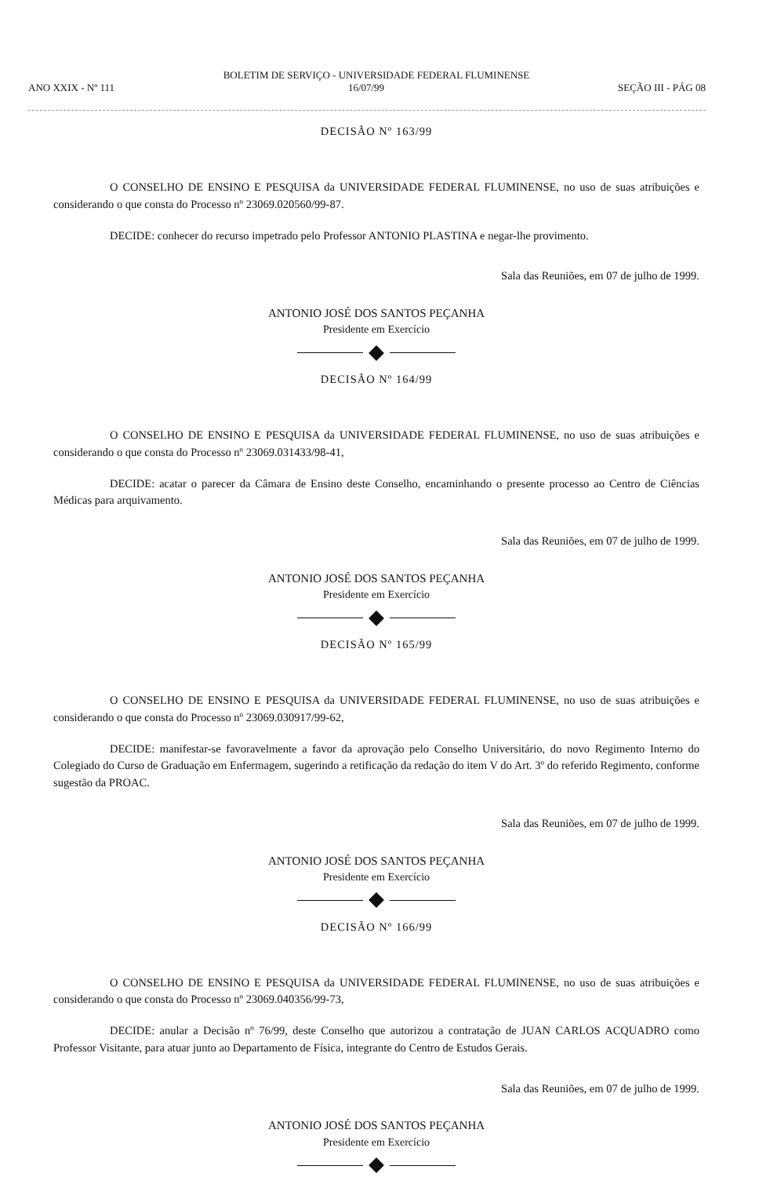BOLETIM DE SERVIÇO - UNIVERSIDADE FEDERAL FLUMINENSE
ANO XXIX - Nº 111 16/07/99 SEÇÃO III - PÁG 08
DECISÃO Nº 163/99
O CONSELHO DE ENSINO E PESQUISA da UNIVERSIDADE FEDERAL FLUMINENSE, no uso de suas atribuições e considerando o que consta do Processo nº 23069.020560/99-87.
DECIDE: conhecer do recurso impetrado pelo Professor ANTONIO PLASTINA e negar-lhe provimento.
Sala das Reuniões, em 07 de julho de 1999.
ANTONIO JOSÉ DOS SANTOS PEÇANHA
Presidente em Exercício
DECISÃO Nº 164/99
O CONSELHO DE ENSINO E PESQUISA da UNIVERSIDADE FEDERAL FLUMINENSE, no uso de suas atribuições e considerando o que consta do Processo nº 23069.031433/98-41,
DECIDE: acatar o parecer da Câmara de Ensino deste Conselho, encaminhando o presente processo ao Centro de Ciências Médicas para arquivamento.
Sala das Reuniões, em 07 de julho de 1999.
ANTONIO JOSÉ DOS SANTOS PEÇANHA
Presidente em Exercício
DECISÃO Nº 165/99
O CONSELHO DE ENSINO E PESQUISA da UNIVERSIDADE FEDERAL FLUMINENSE, no uso de suas atribuições e considerando o que consta do Processo nº 23069.030917/99-62,
DECIDE: manifestar-se favoravelmente a favor da aprovação pelo Conselho Universitário, do novo Regimento Interno do Colegiado do Curso de Graduação em Enfermagem, sugerindo a retificação da redação do item V do Art. 3º do referido Regimento, conforme sugestão da PROAC.
Sala das Reuniões, em 07 de julho de 1999.
ANTONIO JOSÉ DOS SANTOS PEÇANHA
Presidente em Exercício
DECISÃO Nº 166/99
O CONSELHO DE ENSINO E PESQUISA da UNIVERSIDADE FEDERAL FLUMINENSE, no uso de suas atribuições e considerando o que consta do Processo nº 23069.040356/99-73,
DECIDE: anular a Decisão nº 76/99, deste Conselho que autorizou a contratação de JUAN CARLOS ACQUADRO como Professor Visitante, para atuar junto ao Departamento de Física, integrante do Centro de Estudos Gerais.
Sala das Reuniões, em 07 de julho de 1999.
ANTONIO JOSÉ DOS SANTOS PEÇANHA
Presidente em Exercício